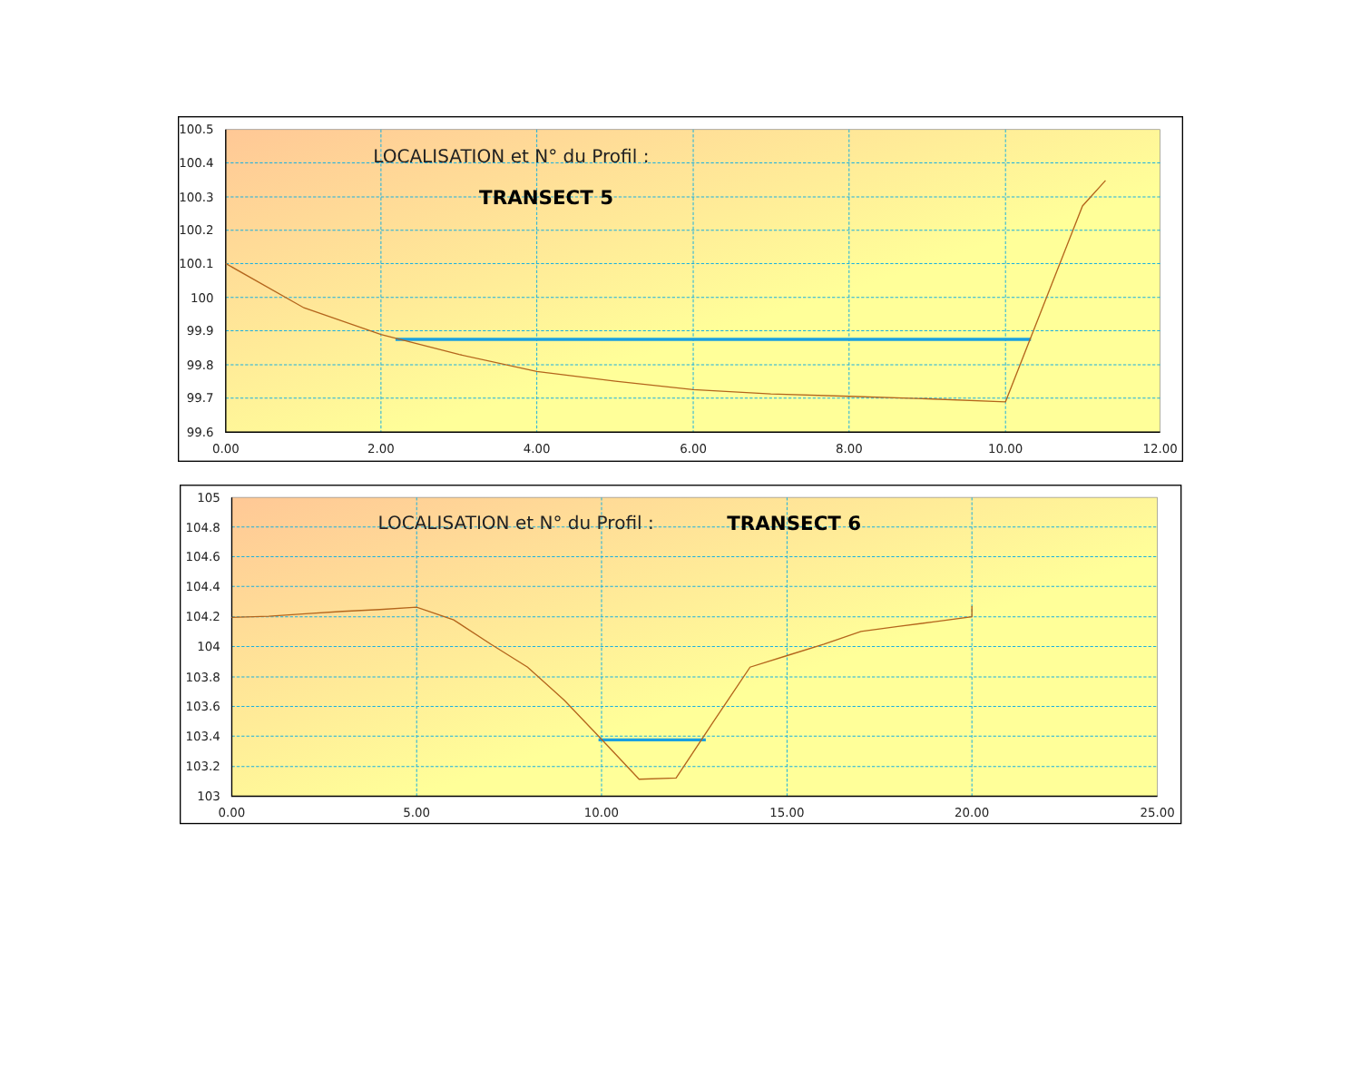100.5
100.4
100.3
100.2
100.1
100
99.9
99.8
99.7
99.6
0.00
2.00
4.00
6.00
8.00
10.00
12.00
LOCALISATION et N° du Profil :
TRANSECT 5
105
104.8
104.6
104.4
104.2
104
103.8
103.6
103.4
103.2
103
0.00
5.00
10.00
15.00
20.00
25.00
LOCALISATION et N° du Profil :
TRANSECT 6